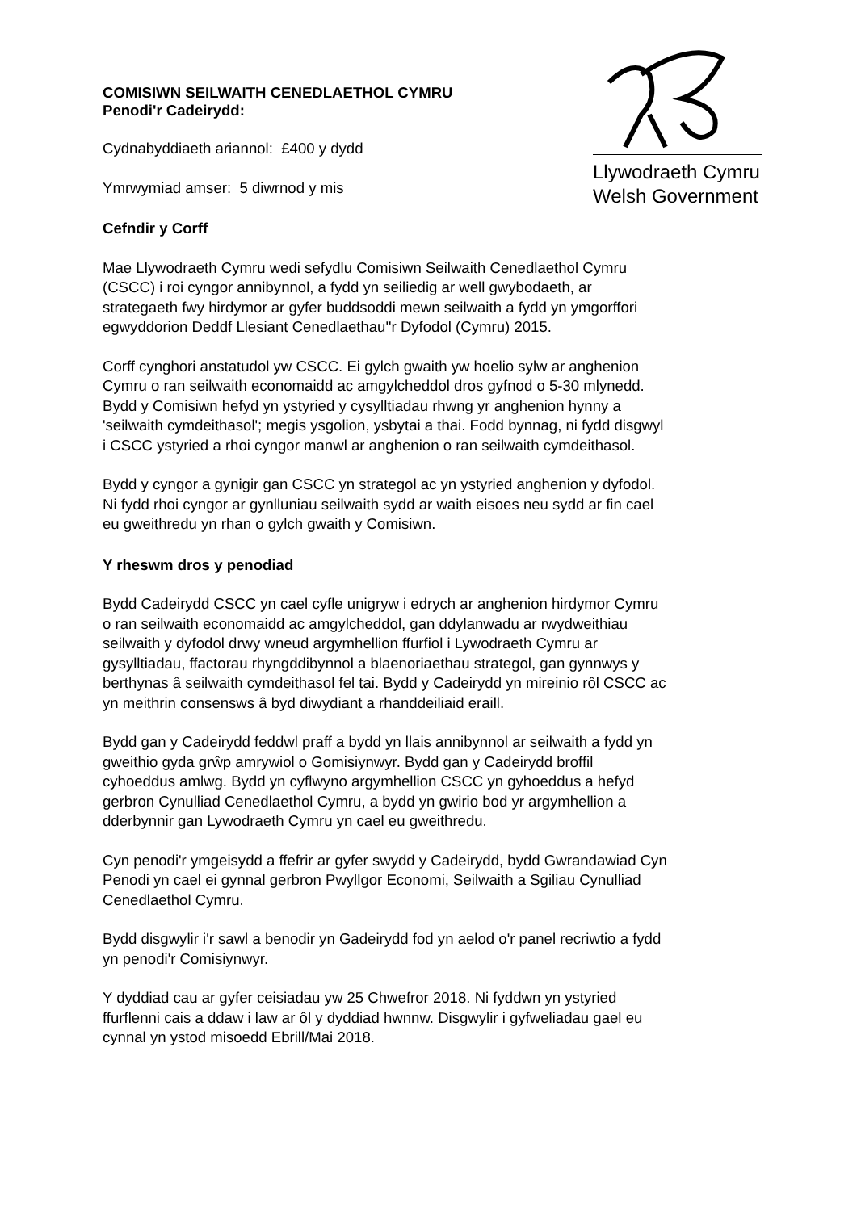Llywodraeth Cymru
Welsh Government
COMISIWN SEILWAITH CENEDLAETHOL CYMRU
Penodi'r Cadeirydd:
Cydnabyddiaeth ariannol: £400 y dydd
Ymrwymiad amser: 5 diwrnod y mis
Cefndir y Corff
Mae Llywodraeth Cymru wedi sefydlu Comisiwn Seilwaith Cenedlaethol Cymru
(CSCC) i roi cyngor annibynnol, a fydd yn seiliedig ar well gwybodaeth, ar
strategaeth fwy hirdymor ar gyfer buddsoddi mewn seilwaith a fydd yn ymgorffori
egwyddorion Deddf Llesiant Cenedlaethau''r Dyfodol (Cymru) 2015.
Corff cynghori anstatudol yw CSCC. Ei gylch gwaith yw hoelio sylw ar anghenion
Cymru o ran seilwaith economaidd ac amgylcheddol dros gyfnod o 5-30 mlynedd.
Bydd y Comisiwn hefyd yn ystyried y cysylltiadau rhwng yr anghenion hynny a
'seilwaith cymdeithasol'; megis ysgolion, ysbytai a thai. Fodd bynnag, ni fydd disgwyl
i CSCC ystyried a rhoi cyngor manwl ar anghenion o ran seilwaith cymdeithasol.
Bydd y cyngor a gynigir gan CSCC yn strategol ac yn ystyried anghenion y dyfodol.
Ni fydd rhoi cyngor ar gynlluniau seilwaith sydd ar waith eisoes neu sydd ar fin cael
eu gweithredu yn rhan o gylch gwaith y Comisiwn.
Y rheswm dros y penodiad
Bydd Cadeirydd CSCC yn cael cyfle unigryw i edrych ar anghenion hirdymor Cymru
o ran seilwaith economaidd ac amgylcheddol, gan ddylanwadu ar rwydweithiau
seilwaith y dyfodol drwy wneud argymhellion ffurfiol i Lywodraeth Cymru ar
gysylltiadau, ffactorau rhyngddibynnol a blaenoriaethau strategol, gan gynnwys y
berthynas â seilwaith cymdeithasol fel tai. Bydd y Cadeirydd yn mireinio rôl CSCC ac
yn meithrin consensws â byd diwydiant a rhanddeiliaid eraill.
Bydd gan y Cadeirydd feddwl praff a bydd yn llais annibynnol ar seilwaith a fydd yn
gweithio gyda grŵp amrywiol o Gomisiynwyr. Bydd gan y Cadeirydd broffil
cyhoeddus amlwg. Bydd yn cyflwyno argymhellion CSCC yn gyhoeddus a hefyd
gerbron Cynulliad Cenedlaethol Cymru, a bydd yn gwirio bod yr argymhellion a
dderbynnir gan Lywodraeth Cymru yn cael eu gweithredu.
Cyn penodi'r ymgeisydd a ffefrir ar gyfer swydd y Cadeirydd, bydd Gwrandawiad Cyn
Penodi yn cael ei gynnal gerbron Pwyllgor Economi, Seilwaith a Sgiliau Cynulliad
Cenedlaethol Cymru.
Bydd disgwylir i'r sawl a benodir yn Gadeirydd fod yn aelod o'r panel recriwtio a fydd
yn penodi'r Comisiynwyr.
Y dyddiad cau ar gyfer ceisiadau yw 25 Chwefror 2018. Ni fyddwn yn ystyried
ffurflenni cais a ddaw i law ar ôl y dyddiad hwnnw. Disgwylir i gyfweliadau gael eu
cynnal yn ystod misoedd Ebrill/Mai 2018.